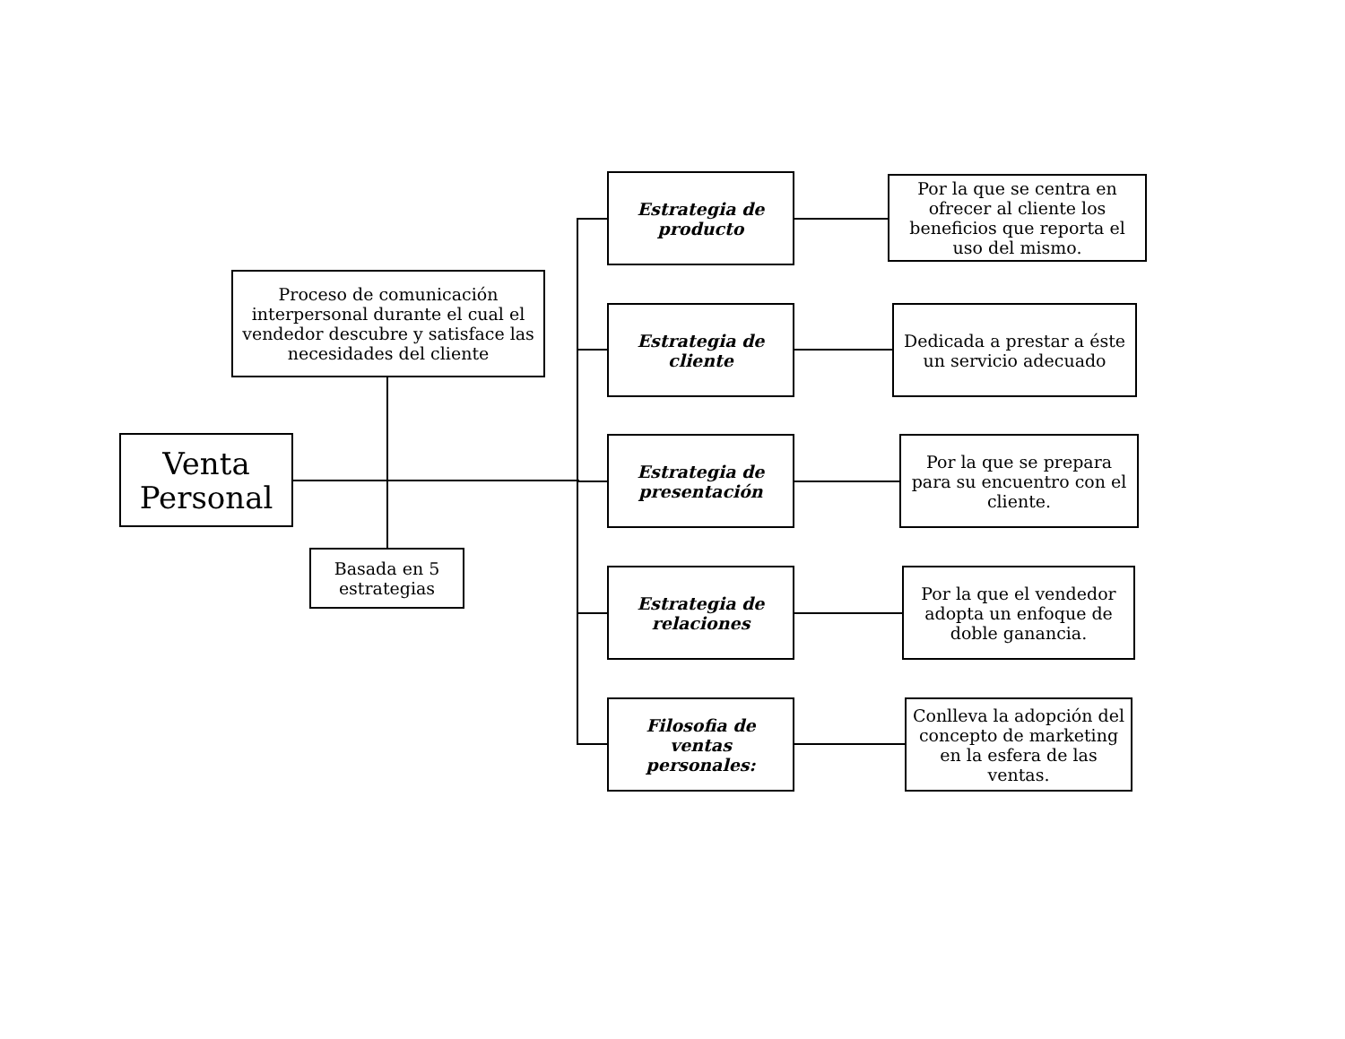Venta Personal
Proceso de comunicación interpersonal durante el cual el vendedor descubre y satisface las necesidades del cliente
Basada en 5 estrategias
Estrategia de producto
Por la que se centra en ofrecer al cliente los beneficios que reporta el uso del mismo.
Estrategia de cliente
Dedicada a prestar a éste un servicio adecuado
Estrategia de presentación
Por la que se prepara para su encuentro con el cliente.
Estrategia de relaciones
Por la que el vendedor adopta un enfoque de doble ganancia.
Filosofia de ventas personales:
Conlleva la adopción del concepto de marketing en la esfera de las ventas.